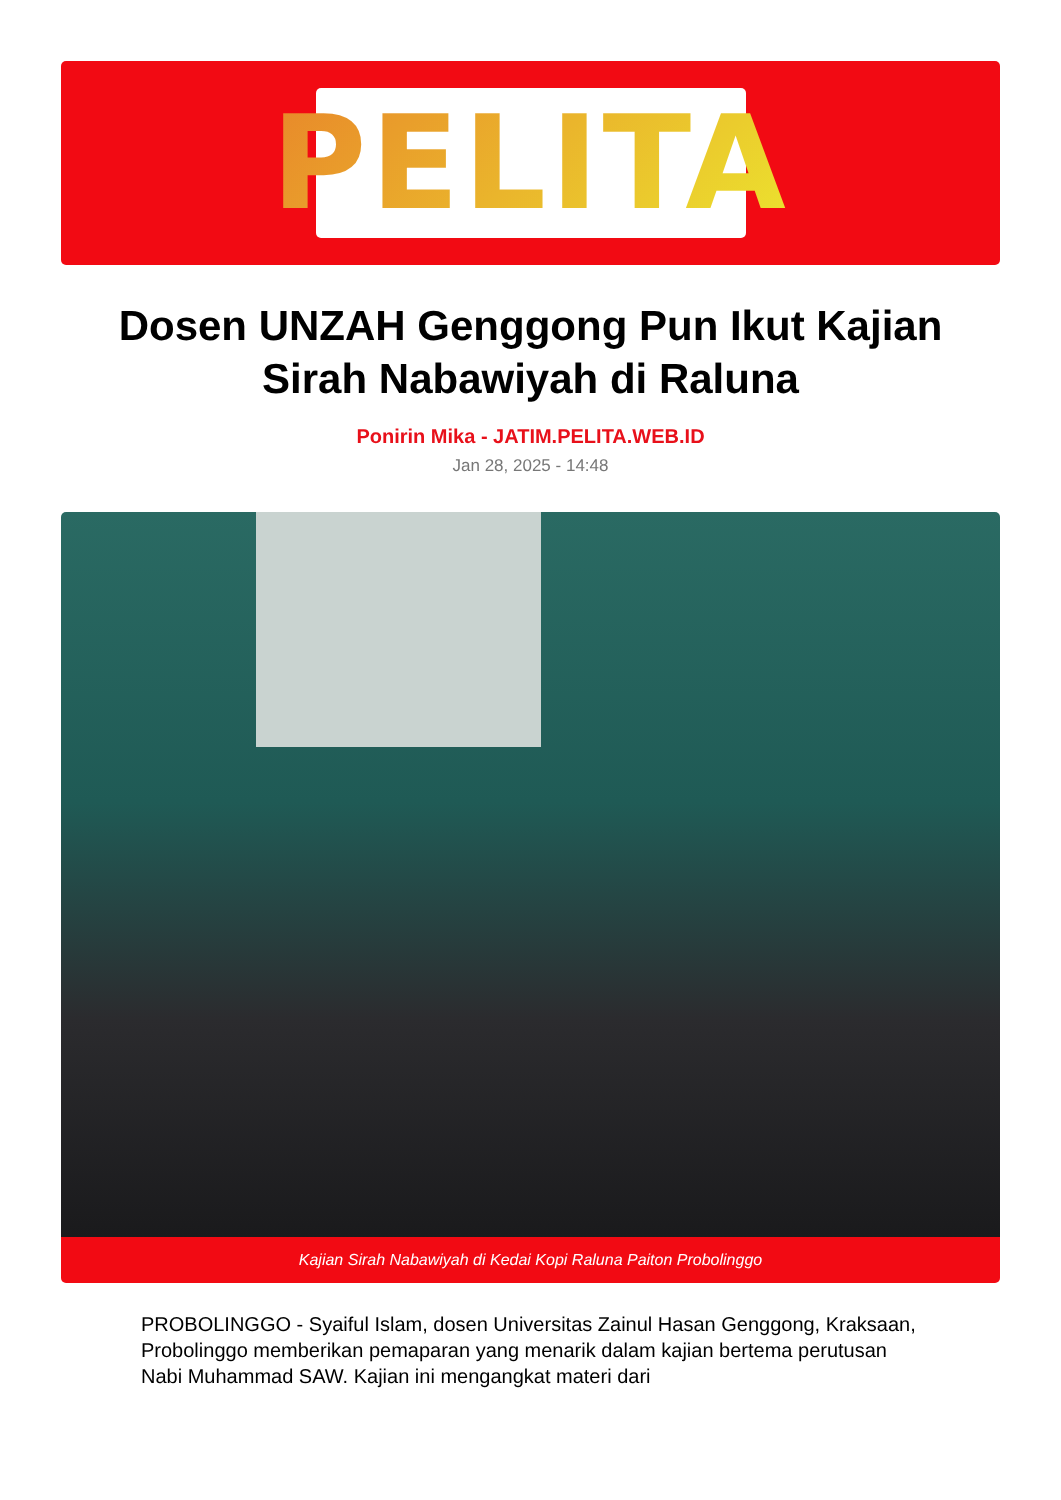PELITA
Dosen UNZAH Genggong Pun Ikut Kajian Sirah Nabawiyah di Raluna
Ponirin Mika - JATIM.PELITA.WEB.ID
Jan 28, 2025 - 14:48
Kajian Sirah Nabawiyah di Kedai Kopi Raluna Paiton Probolinggo
PROBOLINGGO - Syaiful Islam, dosen Universitas Zainul Hasan Genggong, Kraksaan, Probolinggo memberikan pemaparan yang menarik dalam kajian bertema perutusan Nabi Muhammad SAW. Kajian ini mengangkat materi dari